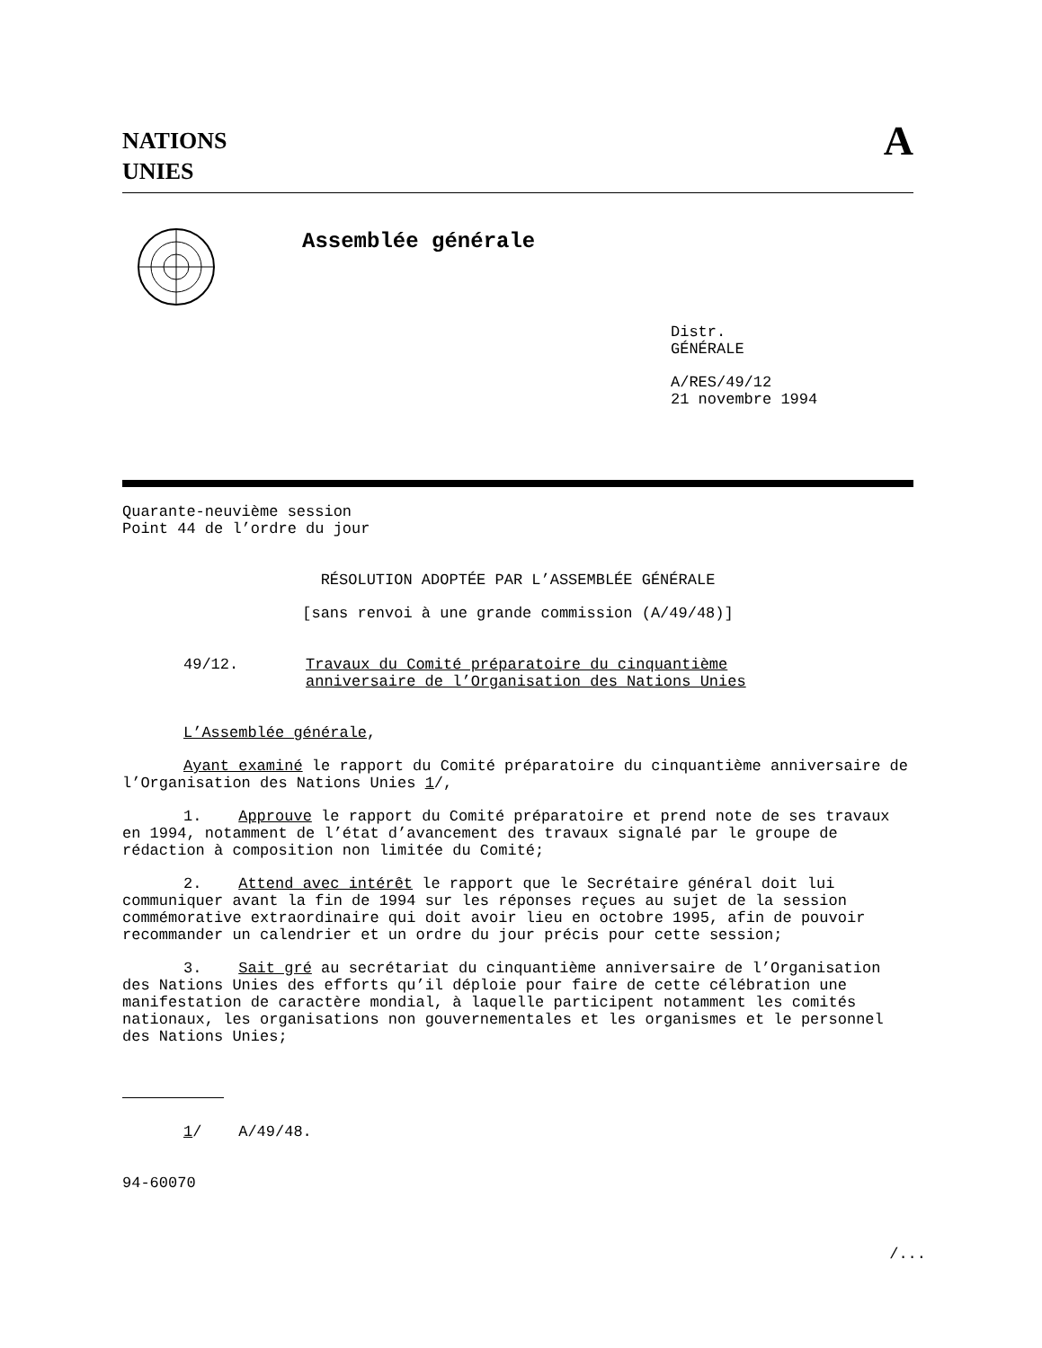NATIONS
UNIES
A
Assemblée générale
Distr.
GÉNÉRALE
A/RES/49/12
21 novembre 1994
Quarante-neuvième session
Point 44 de l’ordre du jour
RÉSOLUTION ADOPTÉE PAR L’ASSEMBLÉE GÉNÉRALE
[sans renvoi à une grande commission (A/49/48)]
49/12.
Travaux du Comité préparatoire du cinquantième
anniversaire de l’Organisation des Nations Unies
L’Assemblée générale,
Ayant examiné le rapport du Comité préparatoire du cinquantième anniversaire de l’Organisation des Nations Unies 1/,
1. Approuve le rapport du Comité préparatoire et prend note de ses travaux en 1994, notamment de l’état d’avancement des travaux signalé par le groupe de rédaction à composition non limitée du Comité;
2. Attend avec intérêt le rapport que le Secrétaire général doit lui communiquer avant la fin de 1994 sur les réponses reçues au sujet de la session commémorative extraordinaire qui doit avoir lieu en octobre 1995, afin de pouvoir recommander un calendrier et un ordre du jour précis pour cette session;
3. Sait gré au secrétariat du cinquantième anniversaire de l’Organisation des Nations Unies des efforts qu’il déploie pour faire de cette célébration une manifestation de caractère mondial, à laquelle participent notamment les comités nationaux, les organisations non gouvernementales et les organismes et le personnel des Nations Unies;
1/ A/49/48.
94-60070
/...